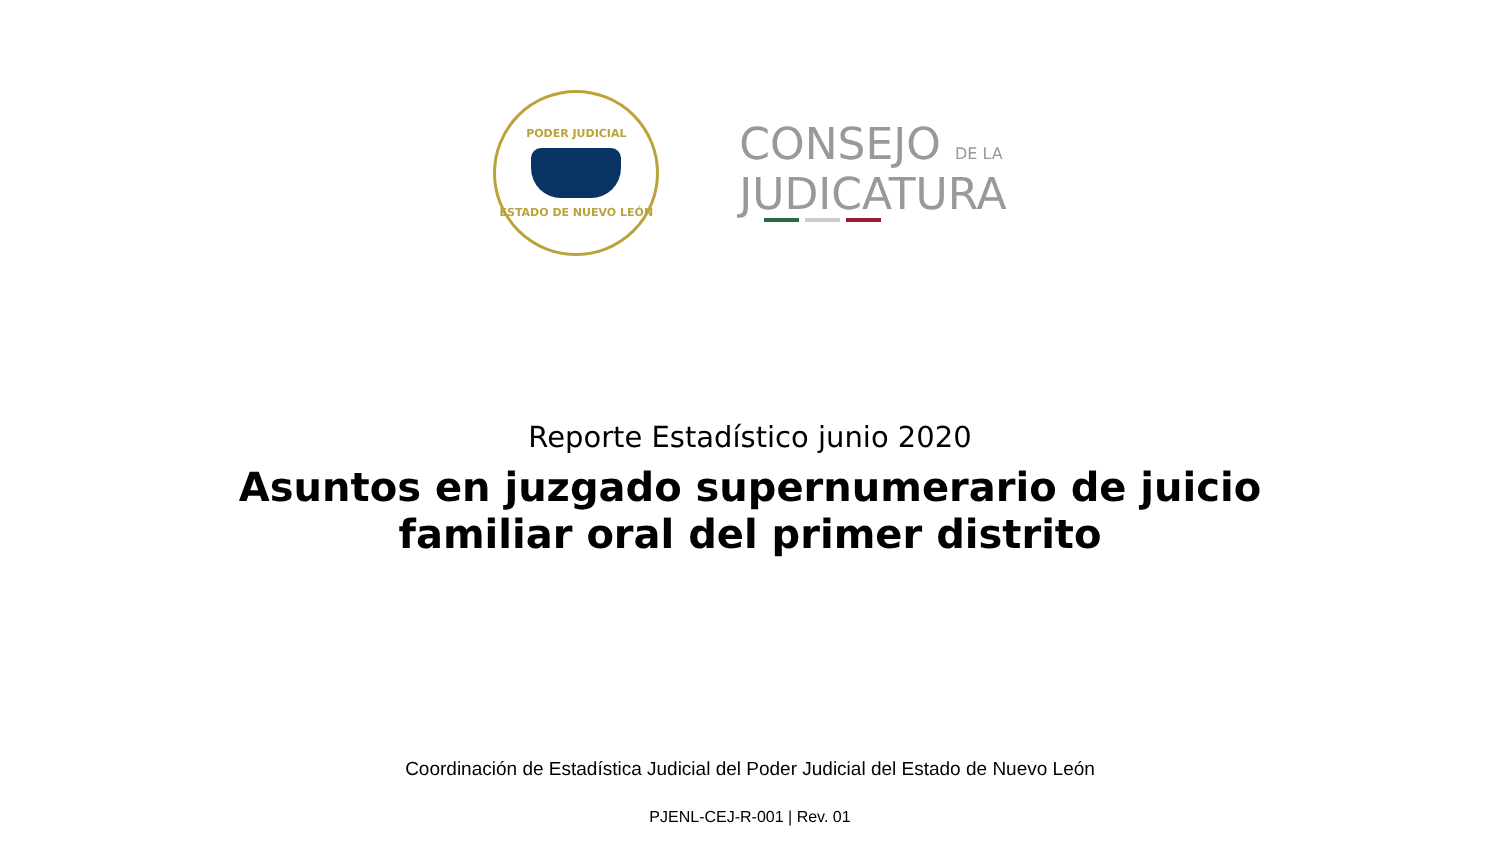PODER JUDICIAL
ESTADO DE NUEVO LEÓN
CONSEJO DE LA
JUDICATURA
Reporte Estadístico junio 2020
Asuntos en juzgado supernumerario de juicio familiar oral del primer distrito
Coordinación de Estadística Judicial del Poder Judicial del Estado de Nuevo León
PJENL-CEJ-R-001 | Rev. 01